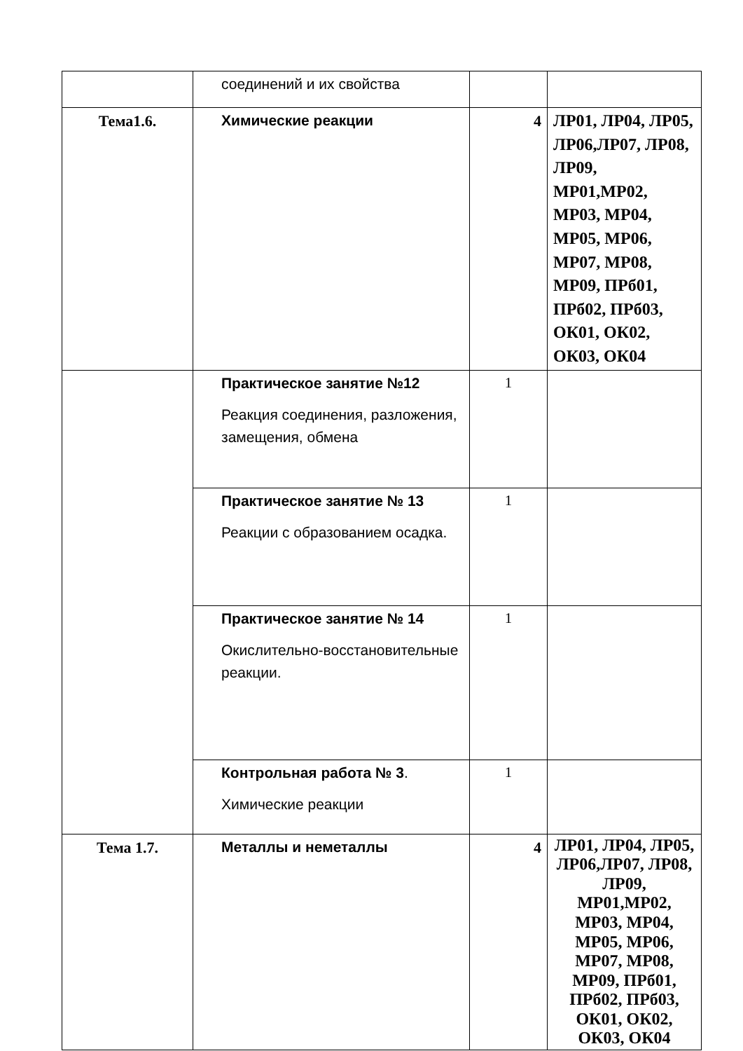| | соединений и их свойства | | |
| Тема1.6. | Химические реакции | 4 | ЛР01, ЛР04, ЛР05, ЛР06,ЛР07, ЛР08, ЛР09, МР01,МР02, МР03, МР04, МР05, МР06, МР07, МР08, МР09, ПРб01, ПРб02, ПРб03, ОК01, ОК02, ОК03, ОК04 |
| | Практическое занятие №12 Реакция соединения, разложения, замещения, обмена | 1 | |
| | Практическое занятие № 13 Реакции с образованием осадка. | 1 | |
| | Практическое занятие № 14 Окислительно-восстановительные реакции. | 1 | |
| | Контрольная работа № 3 . Химические реакции | 1 | |
| Тема 1.7. | Металлы и неметаллы | 4 | ЛР01, ЛР04, ЛР05, ЛР06,ЛР07, ЛР08, ЛР09, МР01,МР02, МР03, МР04, МР05, МР06, МР07, МР08, МР09, ПРб01, ПРб02, ПРб03, ОК01, ОК02, ОК03, ОК04 |